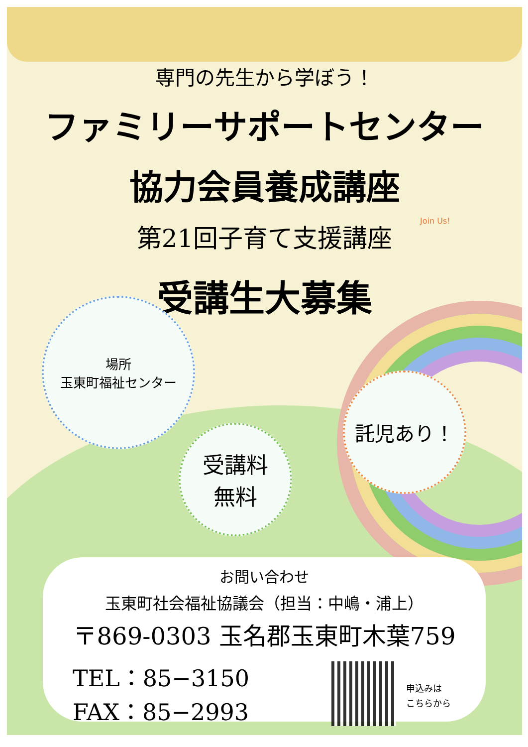専門の先生から学ぼう！
ファミリーサポートセンター
協力会員養成講座
第21回子育て支援講座
受講生大募集
Join Us!
場所
玉東町福祉センター
受講料
無料
託児あり！
お問い合わせ
玉東町社会福祉協議会（担当：中嶋・浦上）
〒869-0303 玉名郡玉東町木葉759
TEL：85−3150
FAX：85−2993
申込みは
こちらから